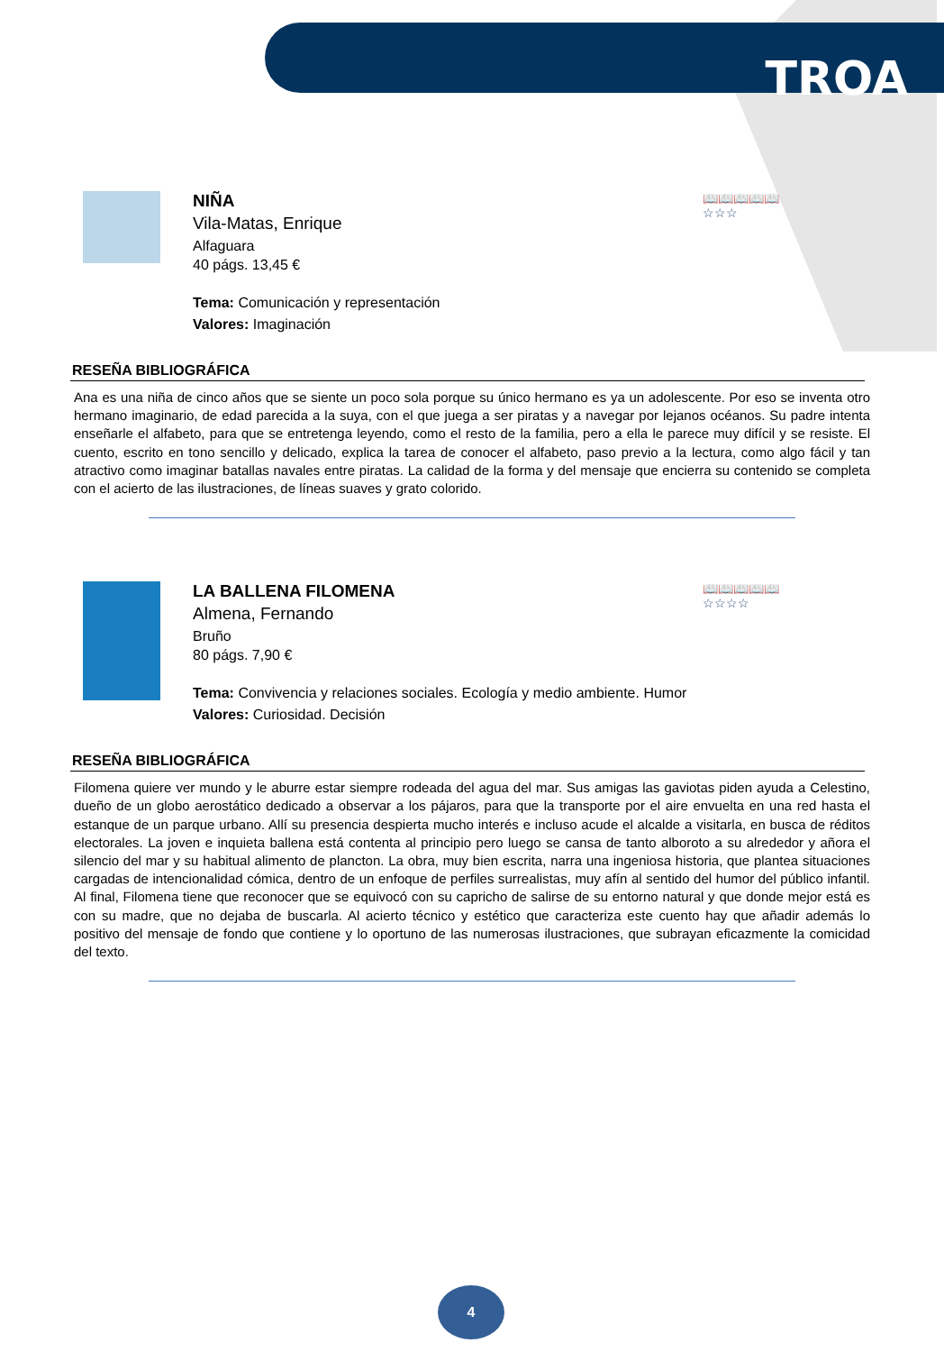TROA
NIÑA
Vila-Matas, Enrique
Alfaguara
40 págs. 13,45 €
Tema: Comunicación y representación
Valores: Imaginación
📖📖📖📖📖
☆☆☆
RESEÑA BIBLIOGRÁFICA
Ana es una niña de cinco años que se siente un poco sola porque su único hermano es ya un adolescente. Por eso se inventa otro hermano imaginario, de edad parecida a la suya, con el que juega a ser piratas y a navegar por lejanos océanos. Su padre intenta enseñarle el alfabeto, para que se entretenga leyendo, como el resto de la familia, pero a ella le parece muy difícil y se resiste. El cuento, escrito en tono sencillo y delicado, explica la tarea de conocer el alfabeto, paso previo a la lectura, como algo fácil y tan atractivo como imaginar batallas navales entre piratas. La calidad de la forma y del mensaje que encierra su contenido se completa con el acierto de las ilustraciones, de líneas suaves y grato colorido.
LA BALLENA FILOMENA
Almena, Fernando
Bruño
80 págs. 7,90 €
Tema: Convivencia y relaciones sociales. Ecología y medio ambiente. Humor
Valores: Curiosidad. Decisión
📖📖📖📖📖
☆☆☆☆
RESEÑA BIBLIOGRÁFICA
Filomena quiere ver mundo y le aburre estar siempre rodeada del agua del mar. Sus amigas las gaviotas piden ayuda a Celestino, dueño de un globo aerostático dedicado a observar a los pájaros, para que la transporte por el aire envuelta en una red hasta el estanque de un parque urbano. Allí su presencia despierta mucho interés e incluso acude el alcalde a visitarla, en busca de réditos electorales. La joven e inquieta ballena está contenta al principio pero luego se cansa de tanto alboroto a su alrededor y añora el silencio del mar y su habitual alimento de plancton. La obra, muy bien escrita, narra una ingeniosa historia, que plantea situaciones cargadas de intencionalidad cómica, dentro de un enfoque de perfiles surrealistas, muy afín al sentido del humor del público infantil. Al final, Filomena tiene que reconocer que se equivocó con su capricho de salirse de su entorno natural y que donde mejor está es con su madre, que no dejaba de buscarla. Al acierto técnico y estético que caracteriza este cuento hay que añadir además lo positivo del mensaje de fondo que contiene y lo oportuno de las numerosas ilustraciones, que subrayan eficazmente la comicidad del texto.
4